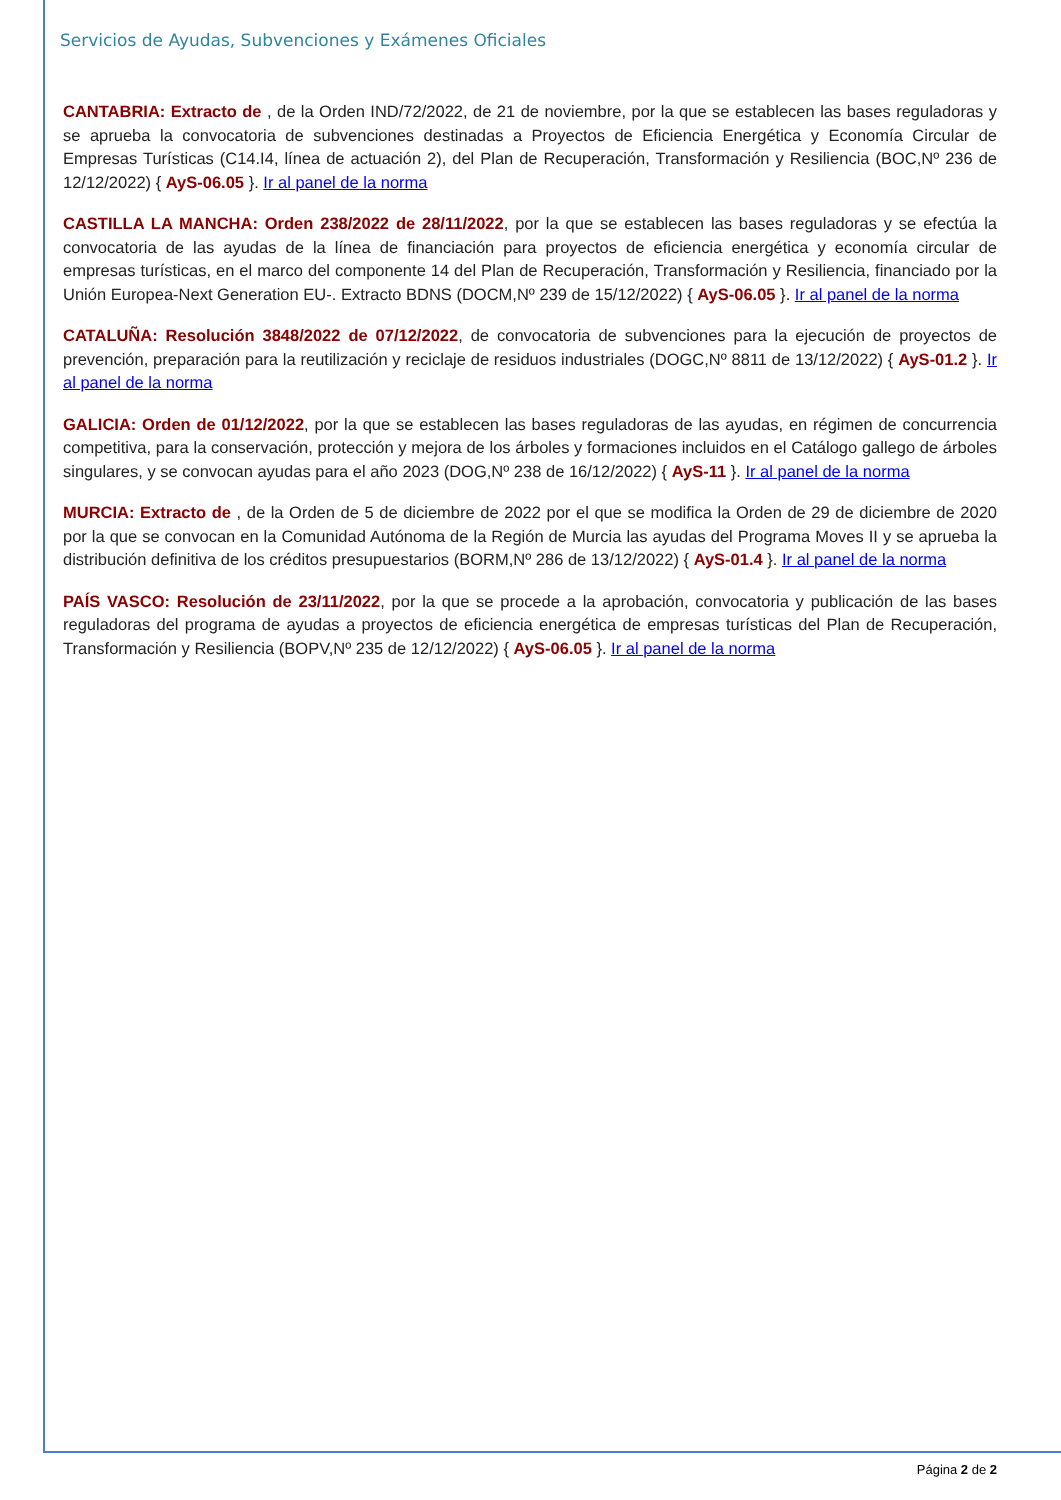Servicios de Ayudas, Subvenciones y Exámenes Oficiales
CANTABRIA: Extracto de , de la Orden IND/72/2022, de 21 de noviembre, por la que se establecen las bases reguladoras y se aprueba la convocatoria de subvenciones destinadas a Proyectos de Eficiencia Energética y Economía Circular de Empresas Turísticas (C14.I4, línea de actuación 2), del Plan de Recuperación, Transformación y Resiliencia (BOC,Nº 236 de 12/12/2022) { AyS-06.05 }. Ir al panel de la norma
CASTILLA LA MANCHA: Orden 238/2022 de 28/11/2022, por la que se establecen las bases reguladoras y se efectúa la convocatoria de las ayudas de la línea de financiación para proyectos de eficiencia energética y economía circular de empresas turísticas, en el marco del componente 14 del Plan de Recuperación, Transformación y Resiliencia, financiado por la Unión Europea-Next Generation EU-. Extracto BDNS (DOCM,Nº 239 de 15/12/2022) { AyS-06.05 }. Ir al panel de la norma
CATALUÑA: Resolución 3848/2022 de 07/12/2022, de convocatoria de subvenciones para la ejecución de proyectos de prevención, preparación para la reutilización y reciclaje de residuos industriales (DOGC,Nº 8811 de 13/12/2022) { AyS-01.2 }. Ir al panel de la norma
GALICIA: Orden de 01/12/2022, por la que se establecen las bases reguladoras de las ayudas, en régimen de concurrencia competitiva, para la conservación, protección y mejora de los árboles y formaciones incluidos en el Catálogo gallego de árboles singulares, y se convocan ayudas para el año 2023 (DOG,Nº 238 de 16/12/2022) { AyS-11 }. Ir al panel de la norma
MURCIA: Extracto de , de la Orden de 5 de diciembre de 2022 por el que se modifica la Orden de 29 de diciembre de 2020 por la que se convocan en la Comunidad Autónoma de la Región de Murcia las ayudas del Programa Moves II y se aprueba la distribución definitiva de los créditos presupuestarios (BORM,Nº 286 de 13/12/2022) { AyS-01.4 }. Ir al panel de la norma
PAÍS VASCO: Resolución de 23/11/2022, por la que se procede a la aprobación, convocatoria y publicación de las bases reguladoras del programa de ayudas a proyectos de eficiencia energética de empresas turísticas del Plan de Recuperación, Transformación y Resiliencia (BOPV,Nº 235 de 12/12/2022) { AyS-06.05 }. Ir al panel de la norma
Página 2 de 2